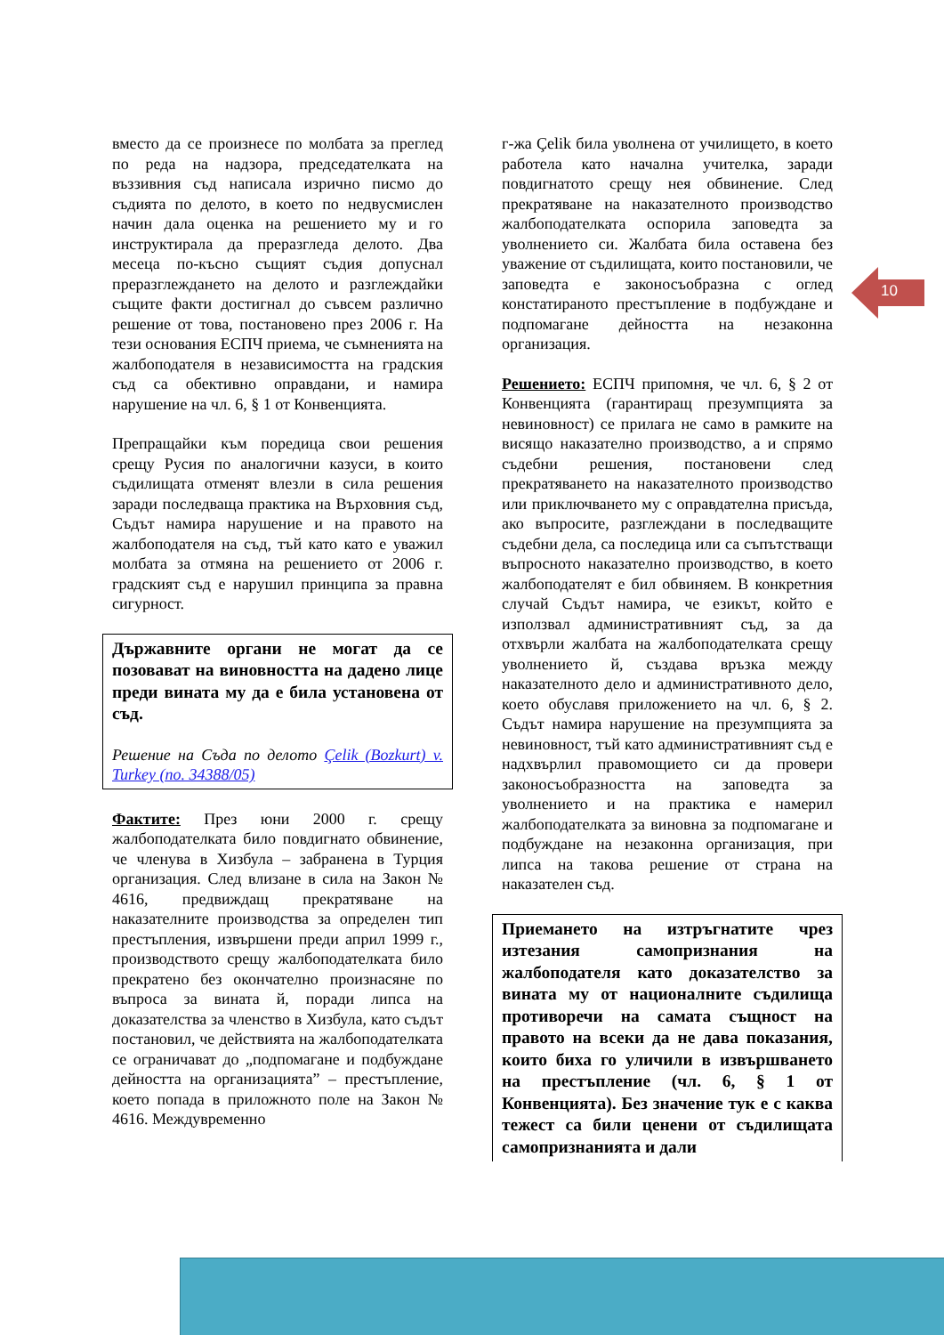вместо да се произнесе по молбата за преглед по реда на надзора, председателката на въззивния съд написала изрично писмо до съдията по делото, в което по недвусмислен начин дала оценка на решението му и го инструктирала да преразгледа делото. Два месеца по-късно същият съдия допуснал преразглеждането на делото и разглеждайки същите факти достигнал до съвсем различно решение от това, постановено през 2006 г. На тези основания ЕСПЧ приема, че съмненията на жалбоподателя в независимостта на градския съд са обективно оправдани, и намира нарушение на чл. 6, § 1 от Конвенцията.
Препращайки към поредица свои решения срещу Русия по аналогични казуси, в които съдилищата отменят влезли в сила решения заради последваща практика на Върховния съд, Съдът намира нарушение и на правото на жалбоподателя на съд, тъй като като е уважил молбата за отмяна на решението от 2006 г. градският съд е нарушил принципа за правна сигурност.
Държавните органи не могат да се позовават на виновността на дадено лице преди вината му да е била установена от съд.
Решение на Съда по делото Çelik (Bozkurt) v. Turkey (no. 34388/05)
Фактите: През юни 2000 г. срещу жалбоподателката било повдигнато обвинение, че членува в Хизбула – забранена в Турция организация. След влизане в сила на Закон № 4616, предвиждащ прекратяване на наказателните производства за определен тип престъпления, извършени преди април 1999 г., производството срещу жалбоподателката било прекратено без окончателно произнасяне по въпроса за вината й, поради липса на доказателства за членство в Хизбула, като съдът постановил, че действията на жалбоподателката се ограничават до „подпомагане и подбуждане дейността на организацията” – престъпление, което попада в приложното поле на Закон № 4616. Междувременно
г-жа Çelik била уволнена от училището, в което работела като начална учителка, заради повдигнатото срещу нея обвинение. След прекратяване на наказателното производство жалбоподателката оспорила заповедта за уволнението си. Жалбата била оставена без уважение от съдилищата, които постановили, че заповедта е законосъобразна с оглед констатираното престъпление в подбуждане и подпомагане дейността на незаконна организация.
Решението: ЕСПЧ припомня, че чл. 6, § 2 от Конвенцията (гарантиращ презумпцията за невиновност) се прилага не само в рамките на висящо наказателно производство, а и спрямо съдебни решения, постановени след прекратяването на наказателното производство или приключването му с оправдателна присъда, ако въпросите, разглеждани в последващите съдебни дела, са последица или са съпътстващи въпросното наказателно производство, в което жалбоподателят е бил обвиняем. В конкретния случай Съдът намира, че езикът, който е използвал административният съд, за да отхвърли жалбата на жалбоподателката срещу уволнението й, създава връзка между наказателното дело и административното дело, което обуславя приложението на чл. 6, § 2. Съдът намира нарушение на презумпцията за невиновност, тъй като административният съд е надхвърлил правомощието си да провери законосъобразността на заповедта за уволнението и на практика е намерил жалбоподателката за виновна за подпомагане и подбуждане на незаконна организация, при липса на такова решение от страна на наказателен съд.
Приемането на изтръгнатите чрез изтезания самопризнания на жалбоподателя като доказателство за вината му от националните съдилища противоречи на самата същност на правото на всеки да не дава показания, които биха го уличили в извършването на престъпление (чл. 6, § 1 от Конвенцията). Без значение тук е с каква тежест са били ценени от съдилищата самопризнанията и дали
10